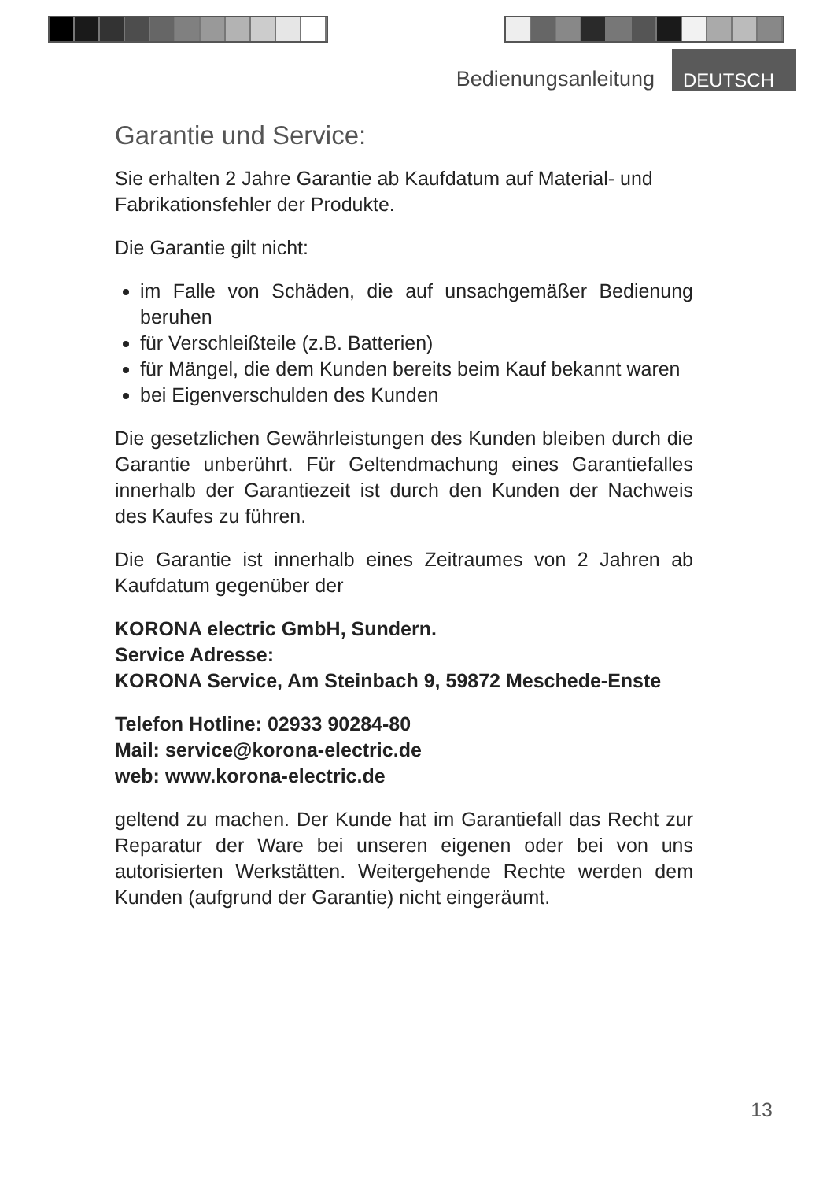Bedienungsanleitung DEUTSCH
Garantie und Service:
Sie erhalten 2 Jahre Garantie ab Kaufdatum auf Material- und Fabrikationsfehler der Produkte.
Die Garantie gilt nicht:
im Falle von Schäden, die auf unsachgemäßer Bedienung beruhen
für Verschleißteile (z.B. Batterien)
für Mängel, die dem Kunden bereits beim Kauf bekannt waren
bei Eigenverschulden des Kunden
Die gesetzlichen Gewährleistungen des Kunden bleiben durch die Garantie unberührt. Für Geltendmachung eines Garantiefalles innerhalb der Garantiezeit ist durch den Kunden der Nachweis des Kaufes zu führen.
Die Garantie ist innerhalb eines Zeitraumes von 2 Jahren ab Kaufdatum gegenüber der
KORONA electric GmbH, Sundern.
Service Adresse:
KORONA Service, Am Steinbach 9, 59872 Meschede-Enste
Telefon Hotline: 02933 90284-80
Mail: service@korona-electric.de
web: www.korona-electric.de
geltend zu machen. Der Kunde hat im Garantiefall das Recht zur Reparatur der Ware bei unseren eigenen oder bei von uns autorisierten Werkstätten. Weitergehende Rechte werden dem Kunden (aufgrund der Garantie) nicht eingeräumt.
13